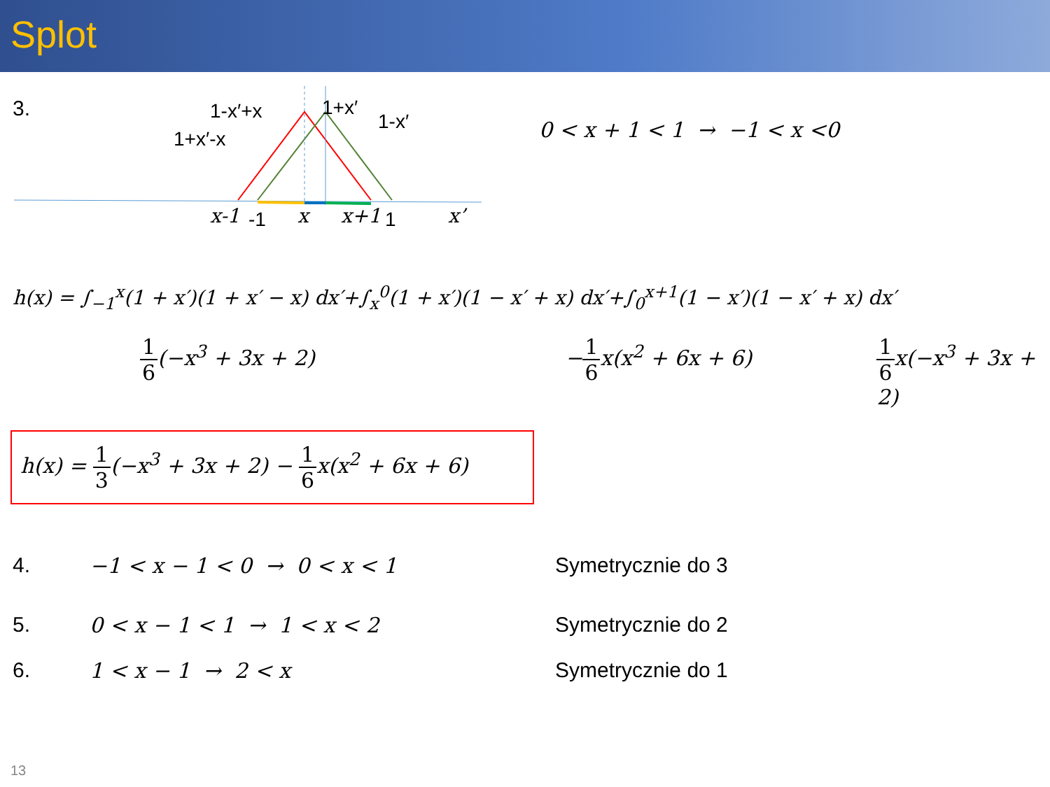Splot
3.
1-x′+x
1+x′
1-x′
1+x′-x
x-1
-1
x
x+1
1
x’
0 < x + 1 < 1 → −1 < x <0
h(x) = ∫<sub>−1</sub><sup>x</sup>(1 + x′)(1 + x′ − x) dx′+∫<sub>x</sub><sup>0</sup>(1 + x′)(1 − x′ + x) dx′+∫<sub>0</sub><sup>x+1</sup>(1 − x′)(1 − x′ + x) dx′
1 6(−x<sup>3</sup> + 3x + 2) −1 6x(x<sup>2</sup> + 6x + 6) 1 6x(−x<sup>3</sup> + 3x + 2)
h(x) = 1 3(−x<sup>3</sup> + 3x + 2) − 1 6x(x<sup>2</sup> + 6x + 6)
4. −1 < x − 1 < 0 → 0 < x < 1 Symetrycznie do 3
5. 0 < x − 1 < 1 → 1 < x < 2 Symetrycznie do 2
6. 1 < x − 1 → 2 < x Symetrycznie do 1
13